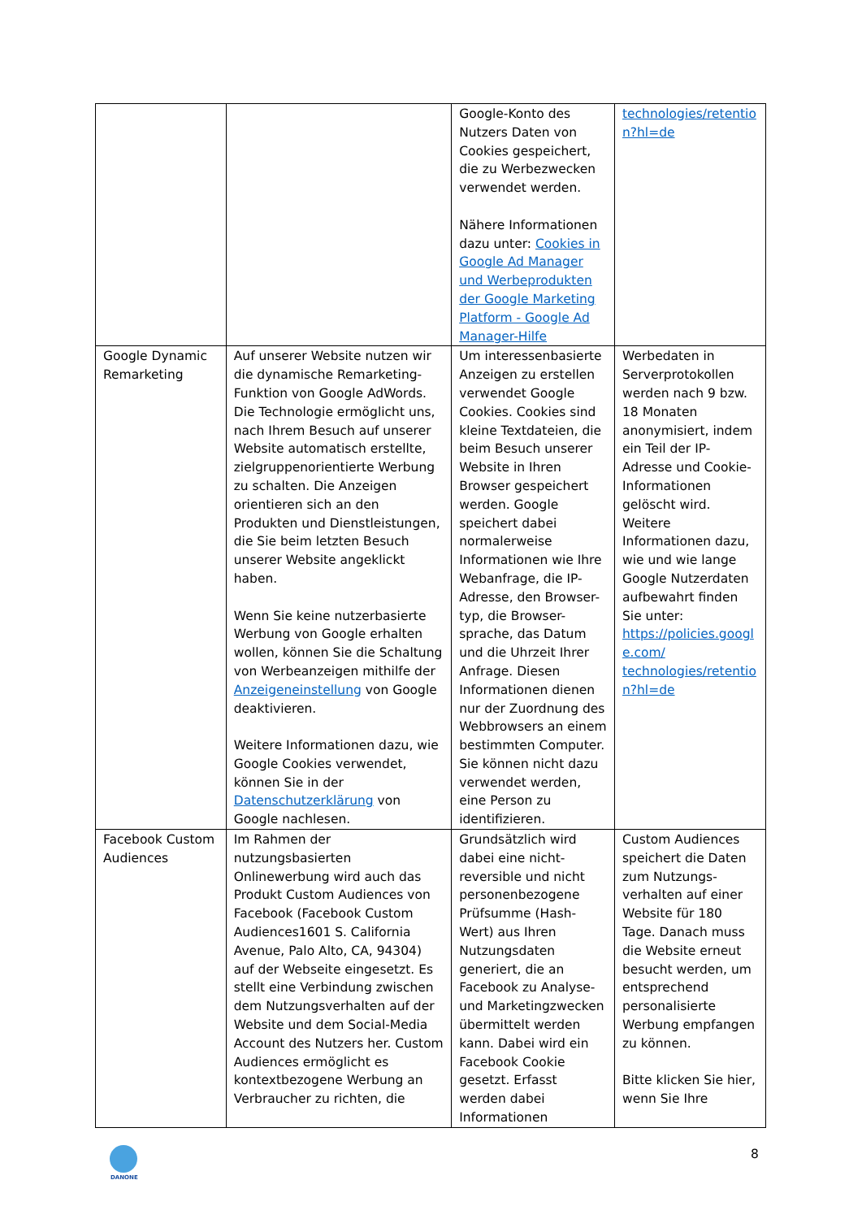| | | Google-Konto des Nutzers Daten von Cookies gespeichert, die zu Werbezwecken verwendet werden. Nähere Informationen dazu unter: Cookies in Google Ad Manager und Werbeprodukten der Google Marketing Platform - Google Ad Manager-Hilfe | technologies/retentio n?hl=de |
| Google Dynamic Remarketing | Auf unserer Website nutzen wir die dynamische Remarketing-Funktion von Google AdWords. Die Technologie ermöglicht uns, nach Ihrem Besuch auf unserer Website automatisch erstellte, zielgruppenorientierte Werbung zu schalten. Die Anzeigen orientieren sich an den Produkten und Dienstleistungen, die Sie beim letzten Besuch unserer Website angeklickt haben. Wenn Sie keine nutzerbasierte Werbung von Google erhalten wollen, können Sie die Schaltung von Werbeanzeigen mithilfe der Anzeigeneinstellung von Google deaktivieren. Weitere Informationen dazu, wie Google Cookies verwendet, können Sie in der Datenschutzerklärung von Google nachlesen. | Um interessenbasierte Anzeigen zu erstellen verwendet Google Cookies. Cookies sind kleine Textdateien, die beim Besuch unserer Website in Ihren Browser gespeichert werden. Google speichert dabei normalerweise Informationen wie Ihre Webanfrage, die IP-Adresse, den Browser-typ, die Browser-sprache, das Datum und die Uhrzeit Ihrer Anfrage. Diesen Informationen dienen nur der Zuordnung des Webbrowsers an einem bestimmten Computer. Sie können nicht dazu verwendet werden, eine Person zu identifizieren. | Werbedaten in Serverprotokollen werden nach 9 bzw. 18 Monaten anonymisiert, indem ein Teil der IP-Adresse und Cookie-Informationen gelöscht wird. Weitere Informationen dazu, wie und wie lange Google Nutzerdaten aufbewahrt finden Sie unter: https://policies.googl e.com/ technologies/retentio n?hl=de |
| Facebook Custom Audiences | Im Rahmen der nutzungsbasierten Onlinewerbung wird auch das Produkt Custom Audiences von Facebook (Facebook Custom Audiences1601 S. California Avenue, Palo Alto, CA, 94304) auf der Webseite eingesetzt. Es stellt eine Verbindung zwischen dem Nutzungsverhalten auf der Website und dem Social-Media Account des Nutzers her. Custom Audiences ermöglicht es kontextbezogene Werbung an Verbraucher zu richten, die | Grundsätzlich wird dabei eine nicht-reversible und nicht personenbezogene Prüfsumme (Hash-Wert) aus Ihren Nutzungsdaten generiert, die an Facebook zu Analyse- und Marketingzwecken übermittelt werden kann. Dabei wird ein Facebook Cookie gesetzt. Erfasst werden dabei Informationen | Custom Audiences speichert die Daten zum Nutzungs-verhalten auf einer Website für 180 Tage. Danach muss die Website erneut besucht werden, um entsprechend personalisierte Werbung empfangen zu können. Bitte klicken Sie hier, wenn Sie Ihre |
DANONE
8